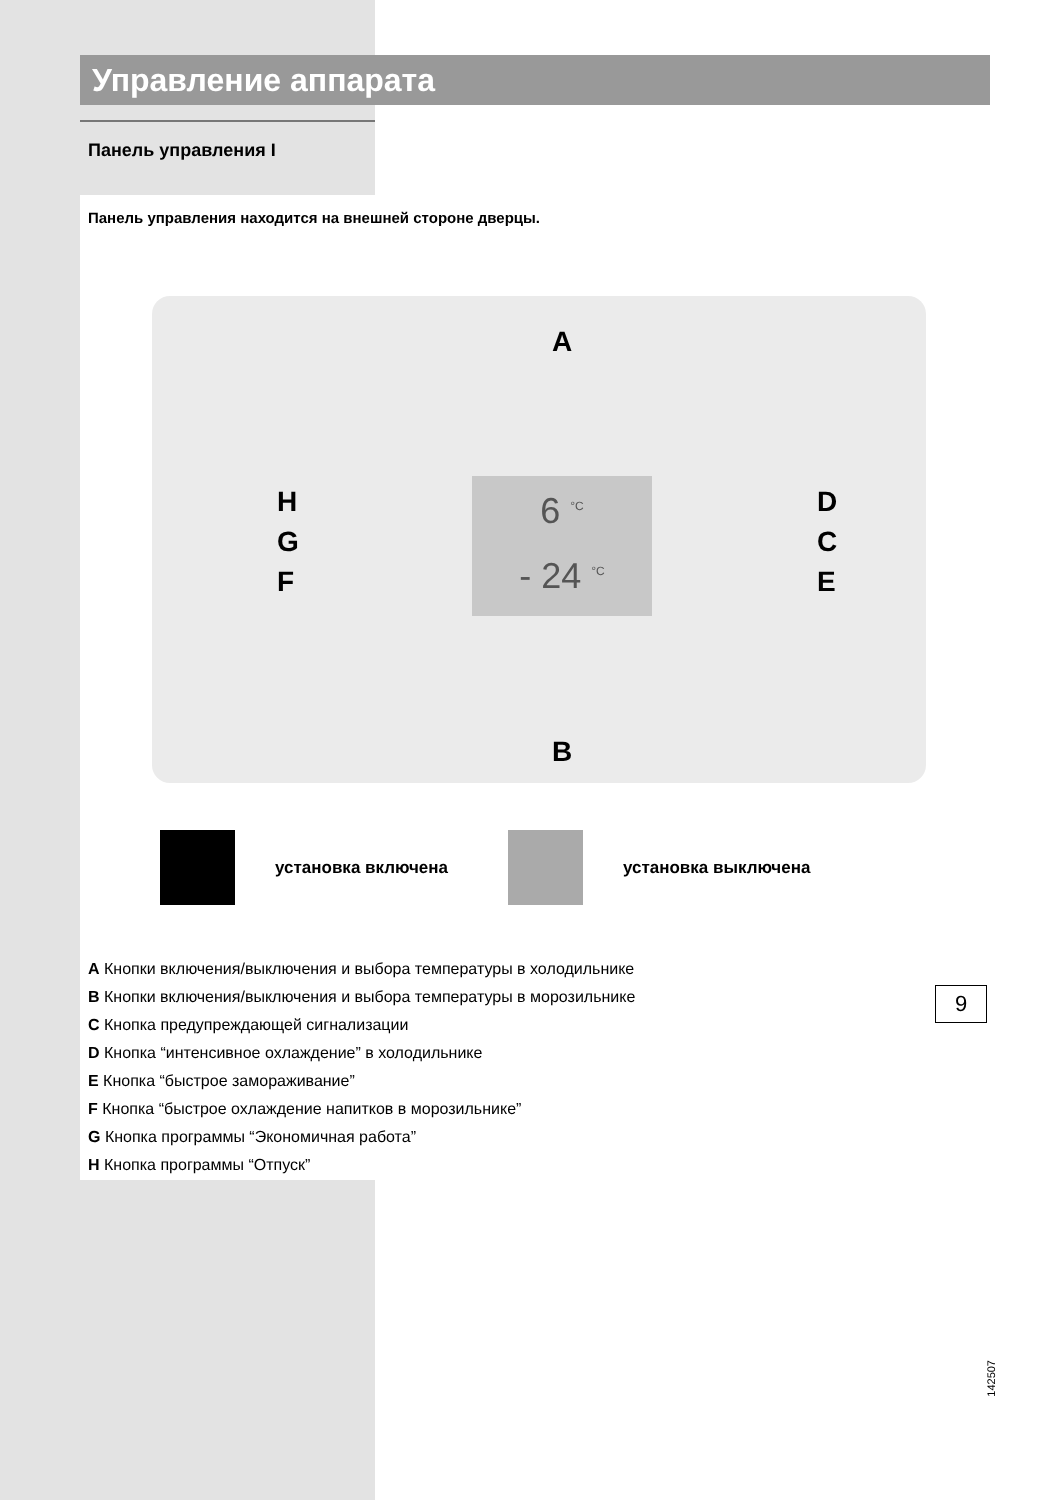Управление аппарата
Панель управления I
Панель управления находится на внешней стороне дверцы.
A
B
H
G
F
D
C
E
6 <sup>°C</sup>
- 24 <sup>°C</sup>
установка включена установка выключена
A Кнопки включения/выключения и выбора температуры в холодильнике
B Кнопки включения/выключения и выбора температуры в морозильнике
C Кнопка предупреждающей сигнализации
D Кнопка “интенсивное охлаждение” в холодильнике
E Кнопка “быстрое замораживание”
F Кнопка “быстрое охлаждение напитков в морозильнике”
G Кнопка программы “Экономичная работа”
H Кнопка программы “Отпуск”
142507
9